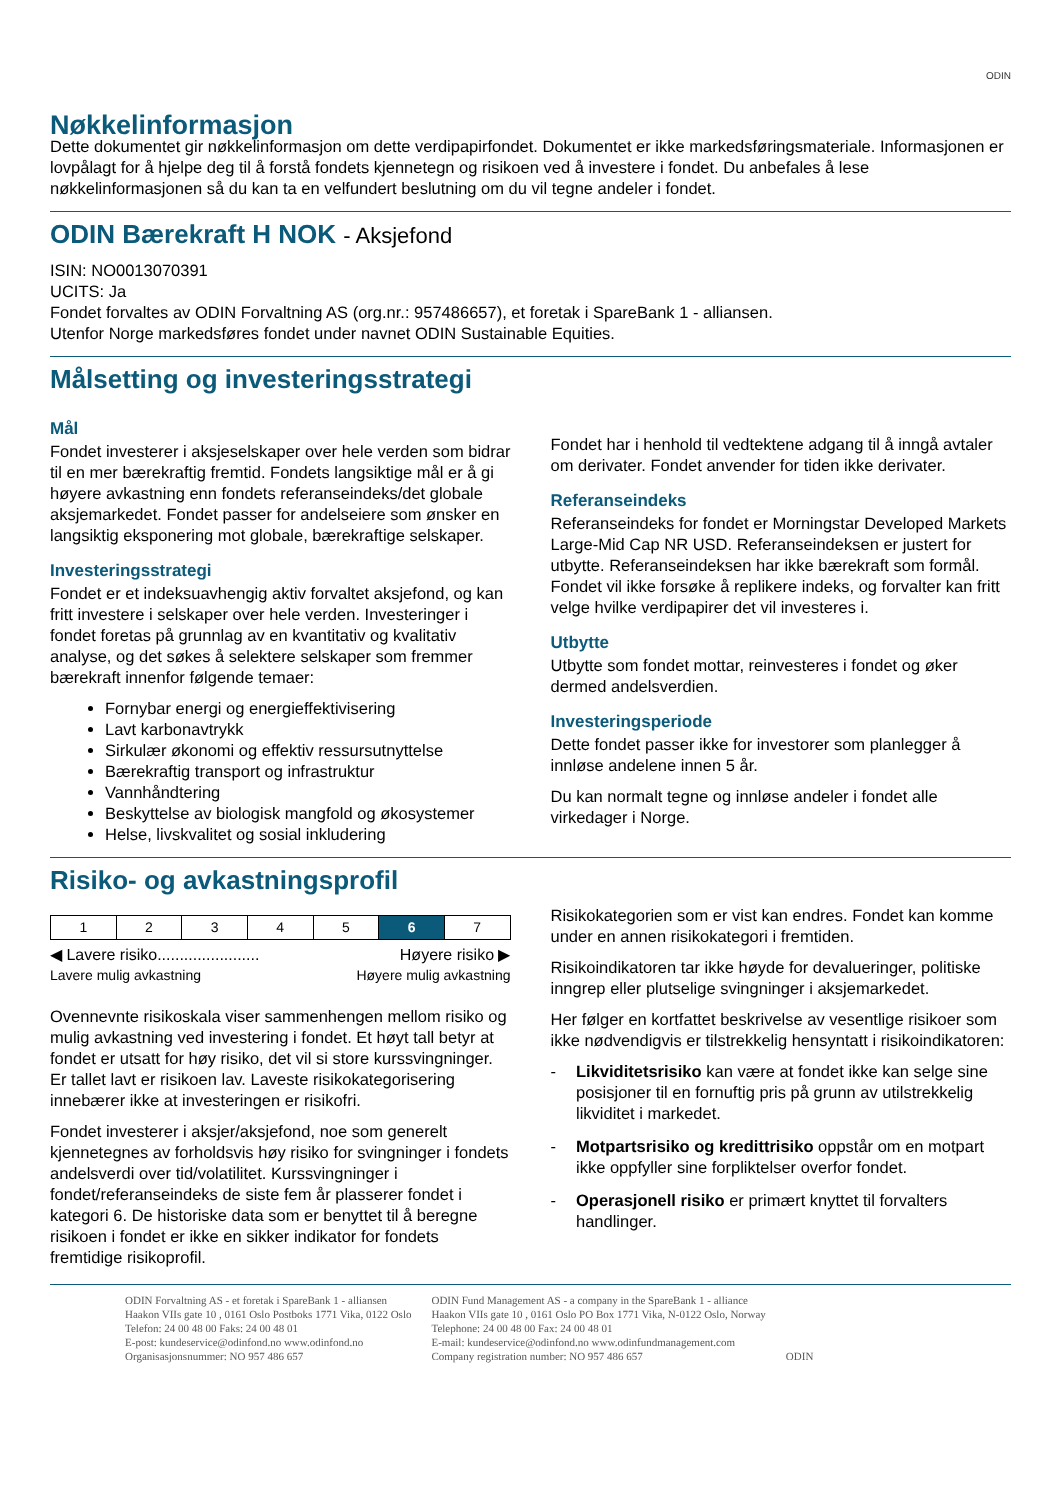ODIN
Nøkkelinformasjon
Dette dokumentet gir nøkkelinformasjon om dette verdipapirfondet. Dokumentet er ikke markedsføringsmateriale. Informasjonen er lovpålagt for å hjelpe deg til å forstå fondets kjennetegn og risikoen ved å investere i fondet. Du anbefales å lese nøkkelinformasjonen så du kan ta en velfundert beslutning om du vil tegne andeler i fondet.
ODIN Bærekraft H NOK - Aksjefond
ISIN: NO0013070391
UCITS: Ja
Fondet forvaltes av ODIN Forvaltning AS (org.nr.: 957486657), et foretak i SpareBank 1 - alliansen.
Utenfor Norge markedsføres fondet under navnet ODIN Sustainable Equities.
Målsetting og investeringsstrategi
Mål
Fondet investerer i aksjeselskaper over hele verden som bidrar til en mer bærekraftig fremtid. Fondets langsiktige mål er å gi høyere avkastning enn fondets referanseindeks/det globale aksjemarkedet. Fondet passer for andelseiere som ønsker en langsiktig eksponering mot globale, bærekraftige selskaper.
Investeringsstrategi
Fondet er et indeksuavhengig aktiv forvaltet aksjefond, og kan fritt investere i selskaper over hele verden. Investeringer i fondet foretas på grunnlag av en kvantitativ og kvalitativ analyse, og det søkes å selektere selskaper som fremmer bærekraft innenfor følgende temaer:
Fornybar energi og energieffektivisering
Lavt karbonavtrykk
Sirkulær økonomi og effektiv ressursutnyttelse
Bærekraftig transport og infrastruktur
Vannhåndtering
Beskyttelse av biologisk mangfold og økosystemer
Helse, livskvalitet og sosial inkludering
Fondet har i henhold til vedtektene adgang til å inngå avtaler om derivater. Fondet anvender for tiden ikke derivater.
Referanseindeks
Referanseindeks for fondet er Morningstar Developed Markets Large-Mid Cap NR USD. Referanseindeksen er justert for utbytte. Referanseindeksen har ikke bærekraft som formål. Fondet vil ikke forsøke å replikere indeks, og forvalter kan fritt velge hvilke verdipapirer det vil investeres i.
Utbytte
Utbytte som fondet mottar, reinvesteres i fondet og øker dermed andelsverdien.
Investeringsperiode
Dette fondet passer ikke for investorer som planlegger å innløse andelene innen 5 år.
Du kan normalt tegne og innløse andeler i fondet alle virkedager i Norge.
Risiko- og avkastningsprofil
| 1 | 2 | 3 | 4 | 5 | 6 | 7 |
◀ Lavere risiko....................... Høyere risiko ▶
Lavere mulig avkastning Høyere mulig avkastning
Ovennevnte risikoskala viser sammenhengen mellom risiko og mulig avkastning ved investering i fondet. Et høyt tall betyr at fondet er utsatt for høy risiko, det vil si store kurssvingninger. Er tallet lavt er risikoen lav. Laveste risikokategorisering innebærer ikke at investeringen er risikofri.
Fondet investerer i aksjer/aksjefond, noe som generelt kjennetegnes av forholdsvis høy risiko for svingninger i fondets andelsverdi over tid/volatilitet. Kurssvingninger i fondet/referanseindeks de siste fem år plasserer fondet i kategori 6. De historiske data som er benyttet til å beregne risikoen i fondet er ikke en sikker indikator for fondets fremtidige risikoprofil.
Risikokategorien som er vist kan endres. Fondet kan komme under en annen risikokategori i fremtiden.
Risikoindikatoren tar ikke høyde for devalueringer, politiske inngrep eller plutselige svingninger i aksjemarkedet.
Her følger en kortfattet beskrivelse av vesentlige risikoer som ikke nødvendigvis er tilstrekkelig hensyntatt i risikoindikatoren:
- Likviditetsrisiko kan være at fondet ikke kan selge sine posisjoner til en fornuftig pris på grunn av utilstrekkelig likviditet i markedet.
- Motpartsrisiko og kredittrisiko oppstår om en motpart ikke oppfyller sine forpliktelser overfor fondet.
- Operasjonell risiko er primært knyttet til forvalters handlinger.
ODIN Forvaltning AS - et foretak i SpareBank 1 - alliansen
Haakon VIIs gate 10 , 0161 Oslo Postboks 1771 Vika, 0122 Oslo
Telefon: 24 00 48 00 Faks: 24 00 48 01
E-post: kundeservice@odinfond.no www.odinfond.no
Organisasjonsnummer: NO 957 486 657
ODIN Fund Management AS - a company in the SpareBank 1 - alliance
Haakon VIIs gate 10 , 0161 Oslo PO Box 1771 Vika, N-0122 Oslo, Norway
Telephone: 24 00 48 00 Fax: 24 00 48 01
E-mail: kundeservice@odinfond.no www.odinfundmanagement.com
Company registration number: NO 957 486 657
ODIN